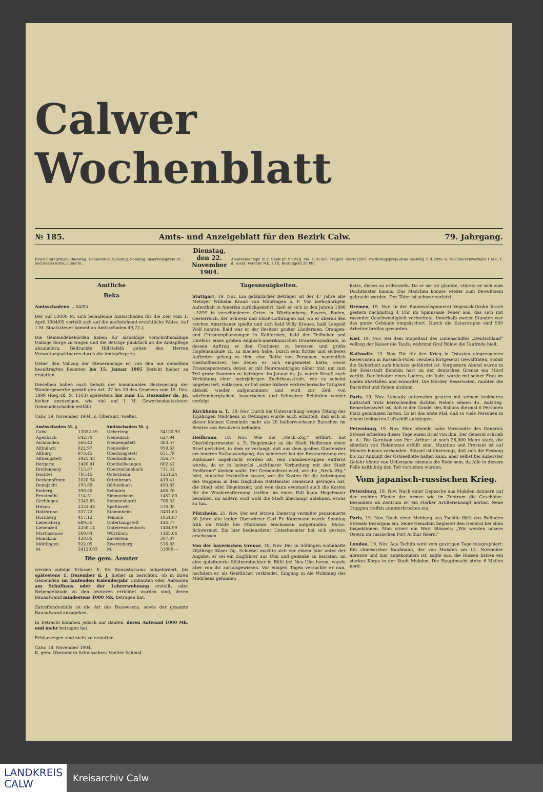Calwer Wochenblatt
№ 185. Amts- und Anzeigeblatt für den Bezirk Calw. 79. Jahrgang.
Erscheinungstage: Dienstag, Donnerstag, Samstag, Sonntag. Insertionspreis 10 ... und Bezirksorte; außer B... Dienstag, den 22. November 1904. Abonnementspr. in d. Stadt pr. Viertelj. Mk. 1.10 incl. Trägerl. Vierteljährl. Postbezugspreis ohne Bestellg. f. d. Orts- u. Nachbarortsverkehr 1 Mk., f. d. sonst. Verkehr Mk. 1.10, Bestellgeld 20 Pfg.
Amtliche
Beka
Amtsschadens ... 04/05.
Der auf 53000 M. sich belaufende Amtsschaden für die Zeit vom 1. April 1904/05 verteilt sich auf die nachstehend ersichtliche Weise. Auf 1 M. Staatssteuer kommt an Amtsschaden 49,73 ₰
Die Gemeindebehörden haben für alsbaldige vorschriftsmäßige Umlage Sorge zu tragen und die Beträge pünktlich an die Amtspflege abzuliefern. Gedruckte Hilfstafeln gehen den Herren Verwaltungsaktuaren durch die Amtspflege zu.
Ueber den Vollzug der Steuerumlage ist von den mit derselben beauftragten Beamten bis 15. Januar 1905 Bericht hieher zu erstatten.
Dieselben haben auch behufs der kommunalen Besteuerung der Wandergewerbe gemäß den Art. 27 bis 29 des Gesetzes vom 15. Dez. 1899 (Reg.-Bl. S. 1163) spätestens bis zum 15. Dezember ds. Js. hieher anzuzeigen, wie viel auf 1 M. Gewerbestaatssteuer Gemeindeschaden entfällt.
Calw, 19. November 1904. K. Oberamt. Voelter.
| Amtsschaden M. ₰ | | Amtsschaden M. ₰ | |
| --- | --- | --- | --- |
| Calw | 13032.59 | Uebertrag | 34120.93 |
| Agenbach | 642.70 | Neubulach | 627.94 |
| Aichhalden | 566.42 | Neuhengstett | 383.57 |
| Altbulach | 822.97 | Neuweiler | 958.63 |
| Altburg | 973.45 | Oberhaugstett | 651.79 |
| Althengstett | 1921.43 | Oberkollbach | 356.77 |
| Bergorte | 1420.41 | Oberkollwangen | 602.42 |
| Breitenberg | 715.87 | Oberreichenbach | 731.51 |
| Dachtel | 785.45 | Ostelsheim | 1251.24 |
| Deckenpfronn | 2020.94 | Ottenbronn | 419.41 |
| Dennjächt | 193.69 | Röthenbach | 493.83 |
| Emberg | 390.50 | Schmieh | 486.76 |
| Ernstmühl | 114.51 | Simmozheim | 1452.80 |
| Gechingen | 2343.85 | Sommenhardt | 706.53 |
| Hirsau | 2352.48 | Speßhardt | 570.05 |
| Holzbronn | 537.72 | Stammheim | 3431.63 |
| Hornberg | 417.12 | Teinach | 1854.87 |
| Liebelsberg | 689.55 | Unterhaugstett | 444.77 |
| Liebenzell | 2250.14 | Unterreichenbach | 1404.99 |
| Martinsmoos | 569.04 | Würzbach | 1165.66 |
| Monakam | 438.05 | Zavelstein | 307.07 |
| Möttlingen | 922.05 | Zwerenberg | 576.83 |
| M. | 34120.93 | M. | 53000.— |
Die gem. Aemter
werden zufolge Erlasses K. Ev. Konsistoriums aufgefordert, bis spätestens 1. Dezember d. J. hieher zu berichten, ob in ihren Gemeinden im laufenden Kalenderjahr Umbauten oder Anbauten am Schulhaus oder der Lehrerwohnung erstellt, oder Nebengebäude zu den letzteren errichtet worden sind, deren Bauaufwand mindestens 1000 Mk. betragen hat.
Zutreffendenfalls ist die Art des Bauwesens, sowie der gesamte Bauaufwand anzugeben.
In Betracht kommen jedoch nur Bauten, deren Aufwand 1000 Mk. und mehr betragen hat.
Fehlanzeigen sind nicht zu erstatten.
Calw, 18. November 1904.
K. gem. Oberamt in Schulsachen: Voelter Schmid.
Tagesneuigkeiten.
Stuttgart, 19. Nov. Ein gefährlicher Betrüger ist der 47 Jahre alte Metzger Wilhelm Krauß von Möhringen a. F. Von mehrjährigem Aufenthalt in Amerika zurückgekehrt, hielt er sich in den Jahren 1896—1899 in verschiedenen Orten in Württemberg, Bayern, Baden, Oesterreich, der Schweiz und Elsaß-Lothringen auf, wo er überall den reichen Amerikaner spielte und sich bald Willy Krause, bald Leopold Wolf nannte. Bald war er der Besitzer großer Ländereien, Orangen- und Citronenpflanzungen in Kalifornien, bald der Teilhaber und Direktor eines großen englisch-amerikanischen Brauereisyndikats, in dessen Auftrag er den Continent zu bereisen und große Hopfenankäufe zc. zu machen habe. Durch sein flottes und sicheres Auftreten gelang es ihm, eine Reihe von Personen, namentlich Gasthofbesitzer, bei denen er sich eingemietet hatte, sowie Frauenspersonen, denen er mit Heiratsanträgen näher trat, um zum Teil große Summen zu betrügen. Im Januar ds. Js. wurde Krauß nach Verbüßung einer mehrjährigen Zuchthausstrafe, wie es scheint ungebessert, entlassen, er hat seine frühere verbrecherische Tätigkeit alsbald wieder aufgenommen und wird zur Zeit von württembergischen, bayerischen und Schweizer Behörden wieder verfolgt.
Kirchheim u. T., 19. Nov. Durch die Untersuchung wegen Tötung des 13jährigen Mädchens in Oetlingen wurde auch ermittelt, daß sich in dieser kleinen Gemeinde mehr als 20 halberwachsene Burschen im Besitze von Revolvern befinden.
Heilbronn, 18. Nov. Wie die „Neck.-Ztg." erfährt, hat Oberbürgermeister a. D. Hegelmaier an die Stadt Heilbronn einen Brief gerichtet, in dem er verlangt, daß aus dem großen Glasfenster am inneren Rathausaufgang, das seinerzeit bei der Restaurierung des Rathauses angebracht worden ist, sein Familienwappen entfernt werde, da er in keinerlei „sichtbarer Verbindung mit der Stadt Heilbronn" bleiben wolle. Der Gemeinderat wird, wie die „Neck.-Ztg." hört, zunächst feststellen lassen, wer die Kosten für die Anbringung des Wappens in dem fraglichen Ratsfenster seinerzeit getragen hat, die Stadt oder Hegelmaier, und wen dann eventuell auch die Kosten für die Wiederentfernung treffen: im einen Fall kann Hegelmaier bezahlen, im andern wird wohl die Stadt überhaupt ablehnen, etwas zu tun.
Pforzheim, 21. Nov. Der seit letzten Dienstag vermißte pensionierte 50 Jahre alte ledige Oberwärter Carl Fr. Kunzmann wurde Sonntag früh im Walde bei Pforzheim erschossen aufgefunden. Motiv: Schwermut. Ein hier bedienstleter Unterbeamter hat sich gestern erschossen.
Von der bayerischen Grenze, 18. Nov. Der in Söflingen wohnhafte 28jährige Käser Gg. Schießel machte sich vor einem Jahr unter der Angabe, er sei ein Zugführer aus Ulm und gedenke zu heiraten, an eine gutsituierte Söldnerstochter in Bühl bei Neu-Ulm heran, wurde aber von ihr zurückgewiesen. Vor einigen Tagen versuchte er nun, nachdem er, als Geistlicher verkleidet, Eingang in die Wohnung des Mädchens gefunden
hatte, dieses zu erdrosseln. Da er sie tot glaubte, stürzte er sich zum Dachfenster hinaus. Das Mädchen konnte wieder zum Bewußtsein gebracht werden. Der Täter ist schwer verletzt.
Bremen, 19. Nov. In der Baumwollspinnerei Vegesack-Grohn brach gestern nachmittag 4 Uhr im Spinnsaale Feuer aus, das sich mit rasender Geschwindigkeit verbreitete. Innerhalb zweier Stunden war das ganze Gebäude eingeäschert. Durch die Katastrophe sind 500 Arbeiter brotlos geworden.
Kiel, 19. Nov. Bei dem Stapellauf des Linienschiffes „Deutschland" vollzog der Kaiser die Taufe, während Graf Bülow die Taufrede hielt.
Kattowitz, 19. Nov. Die für den Krieg in Ostasien eingezogenen Reservisten in Russisch-Polen verüben fortgesetzt Gewalttaten, sodaß die Sicherheit aufs höchste gefährdet ist. Vorgestern Abend wurde in der Kreisstadt Bendzin hart an der deutschen Grenze ein Mord verübt. Der Inhaber eines Ladens, ein Jude, wurde mit seiner Frau im Laden überfallen und ermordet. Die Mörder, Reservisten, raubten die Barmittel und flohen alsdann.
Paris, 19. Nov. Lebaudy unternahm gestern mit seinem lenkbaren Luftschiff trotz herrschenden dichten Nebels seinen 45. Aufstieg. Bemerkenswert ist, daß in der Gondel des Ballons diesmal 6 Personen Platz genommen hatten. Es ist das erste Mal, daß so viele Personen in einem lenkbaren Luftschiff aufstiegen.
Petersburg, 19. Nov. Hier lebende nahe Verwandte des Generals Stössel erhielten dieser Tage einen Brief von ihm. Der General schrieb u. A.: Die Garnison von Port Arthur ist noch 28,000 Mann stark, die sämtlich von Heldenmut erfüllt sind. Munition und Proviant ist auf Monate hinaus vorhanden. Stössel ist überzeugt, daß sich die Festung bis zur Ankunft der Ostseeflotte halten kann, aber selbst bei äußerster Gefahr könne von Uebergabe niemals die Rede sein, da Alle in diesem Falle kaltblütig den Tod vorziehen würden.
Vom japanisch-russischen Krieg.
Petersburg, 19. Nov. Nach einer Depesche aus Mukden donnern auf der rechten Flanke der Armee wie im Zentrum die Geschütze. Besonders im Zentrum ist ein starker Artilleriekampf hörbar. Neue Truppen treffen ununterbrochen ein.
Paris, 19. Nov. Nach einer Meldung aus Tschifu flößt das Befinden Stössels Besorgnis ein. Seine Gemahlin begleitet den General bei allen Inspektionen. Man citiert ein Wort Stössels: „Wir werden unsere Ostern im russischen Port Arthur feiern."
London, 19. Nov. Aus Tschifu wird vom gestrigen Tage telegraphiert: Ein chinesischer Kaufmann, der von Mukden am 13. November abreiste und hier angekommen ist, sagte aus, die Russen hätten ein starkes Korps in der Stadt Mukden. Die Hauptmacht stehe 6 Meilen nord-
LANDKREIS
CALW
Kreisarchiv Calw